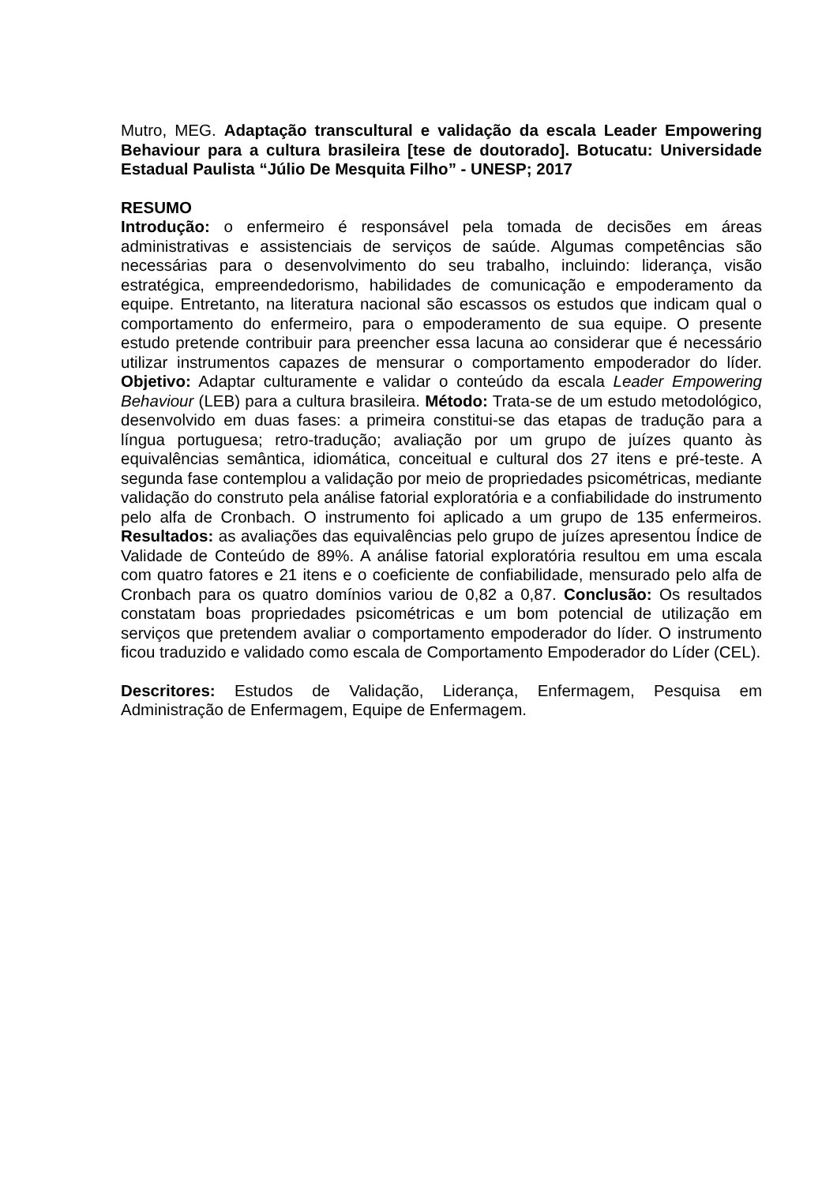Mutro, MEG. Adaptação transcultural e validação da escala Leader Empowering Behaviour para a cultura brasileira [tese de doutorado]. Botucatu: Universidade Estadual Paulista “Júlio De Mesquita Filho” - UNESP; 2017
RESUMO
Introdução: o enfermeiro é responsável pela tomada de decisões em áreas administrativas e assistenciais de serviços de saúde. Algumas competências são necessárias para o desenvolvimento do seu trabalho, incluindo: liderança, visão estratégica, empreendedorismo, habilidades de comunicação e empoderamento da equipe. Entretanto, na literatura nacional são escassos os estudos que indicam qual o comportamento do enfermeiro, para o empoderamento de sua equipe. O presente estudo pretende contribuir para preencher essa lacuna ao considerar que é necessário utilizar instrumentos capazes de mensurar o comportamento empoderador do líder. Objetivo: Adaptar culturamente e validar o conteúdo da escala Leader Empowering Behaviour (LEB) para a cultura brasileira. Método: Trata-se de um estudo metodológico, desenvolvido em duas fases: a primeira constitui-se das etapas de tradução para a língua portuguesa; retro-tradução; avaliação por um grupo de juízes quanto às equivalências semântica, idiomática, conceitual e cultural dos 27 itens e pré-teste. A segunda fase contemplou a validação por meio de propriedades psicométricas, mediante validação do construto pela análise fatorial exploratória e a confiabilidade do instrumento pelo alfa de Cronbach. O instrumento foi aplicado a um grupo de 135 enfermeiros. Resultados: as avaliações das equivalências pelo grupo de juízes apresentou Índice de Validade de Conteúdo de 89%. A análise fatorial exploratória resultou em uma escala com quatro fatores e 21 itens e o coeficiente de confiabilidade, mensurado pelo alfa de Cronbach para os quatro domínios variou de 0,82 a 0,87. Conclusão: Os resultados constatam boas propriedades psicométricas e um bom potencial de utilização em serviços que pretendem avaliar o comportamento empoderador do líder. O instrumento ficou traduzido e validado como escala de Comportamento Empoderador do Líder (CEL).
Descritores: Estudos de Validação, Liderança, Enfermagem, Pesquisa em Administração de Enfermagem, Equipe de Enfermagem.